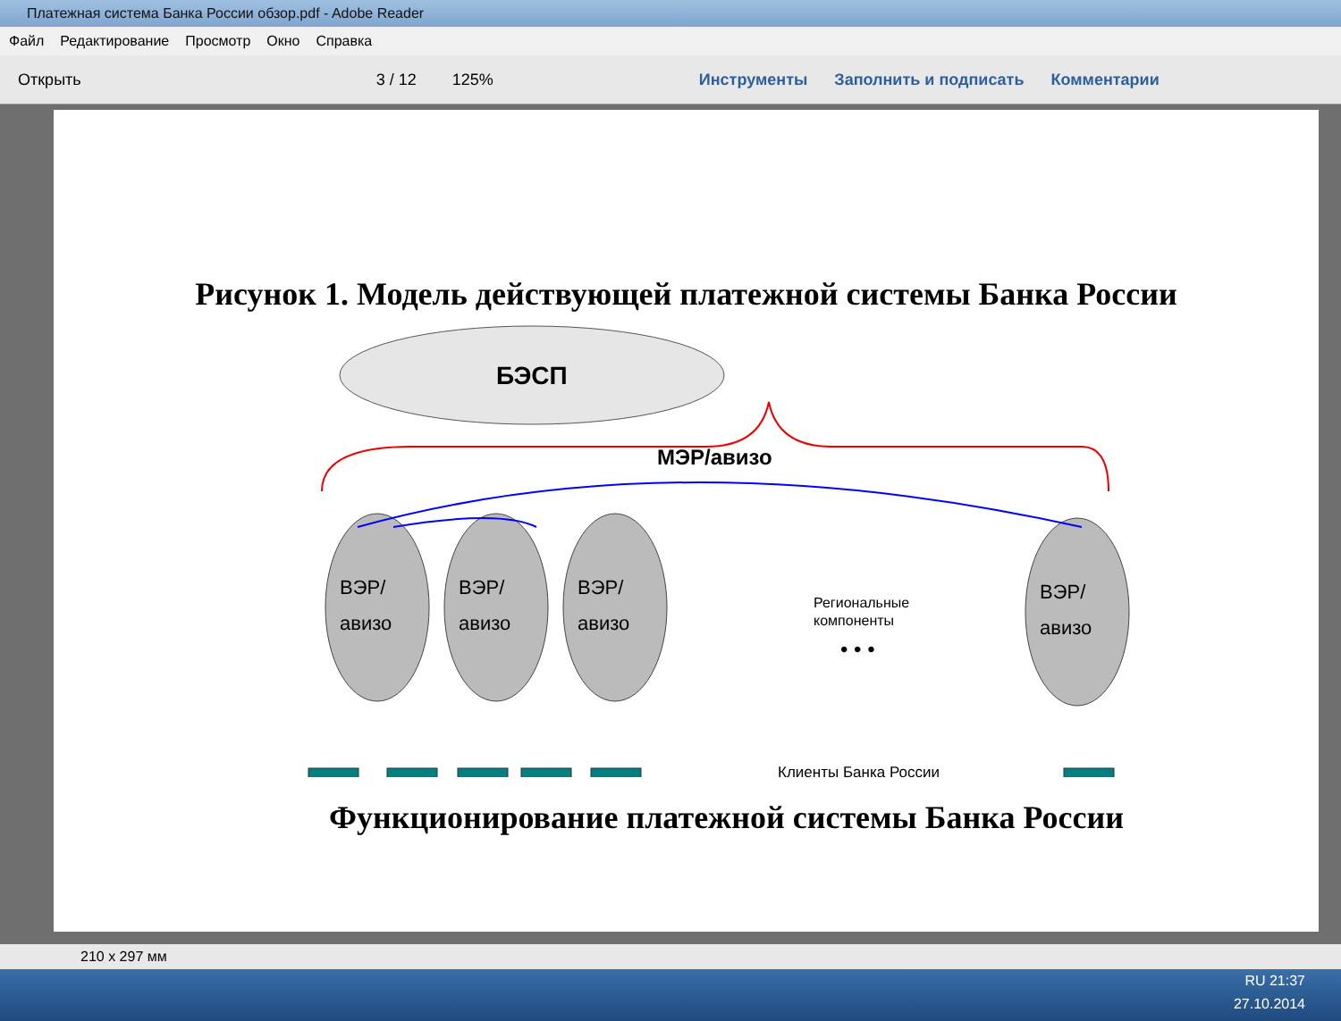Платежная система Банка России обзор.pdf - Adobe Reader
Файл Редактирование Просмотр Окно Справка
Открыть 3 / 12 125% Инструменты Заполнить и подписать Комментарии
Рисунок 1. Модель действующей платежной системы Банка России
БЭСП
МЭР/авизо
ВЭР/
авизо
ВЭР/
авизо
ВЭР/
авизо
ВЭР/
авизо
Региональные
компоненты
• • •
Клиенты Банка России
Функционирование платежной системы Банка России
210 x 297 мм
RU 21:37
27.10.2014